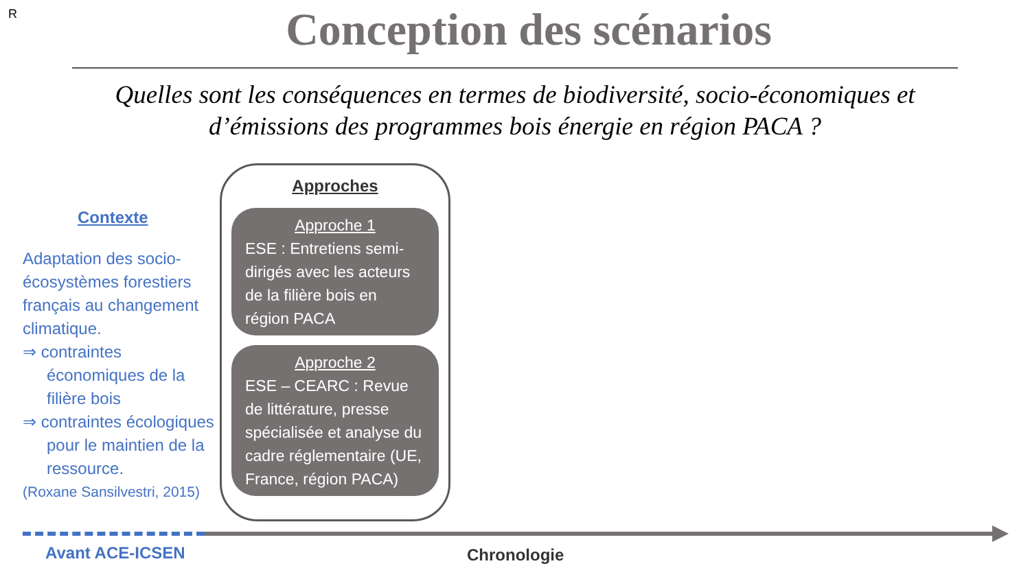R
Conception des scénarios
Quelles sont les conséquences en termes de biodiversité, socio-économiques et d’émissions des programmes bois énergie en région PACA ?
Contexte
Adaptation des socio-écosystèmes forestiers français au changement climatique.
⇒ contraintes économiques de la filière bois
⇒ contraintes écologiques pour le maintien de la ressource.
(Roxane Sansilvestri, 2015)
Approches
Approche 1
ESE : Entretiens semi-dirigés avec les acteurs de la filière bois en région PACA
Approche 2
ESE – CEARC : Revue de littérature, presse spécialisée et analyse du cadre réglementaire (UE, France, région PACA)
Avant ACE-ICSEN Chronologie